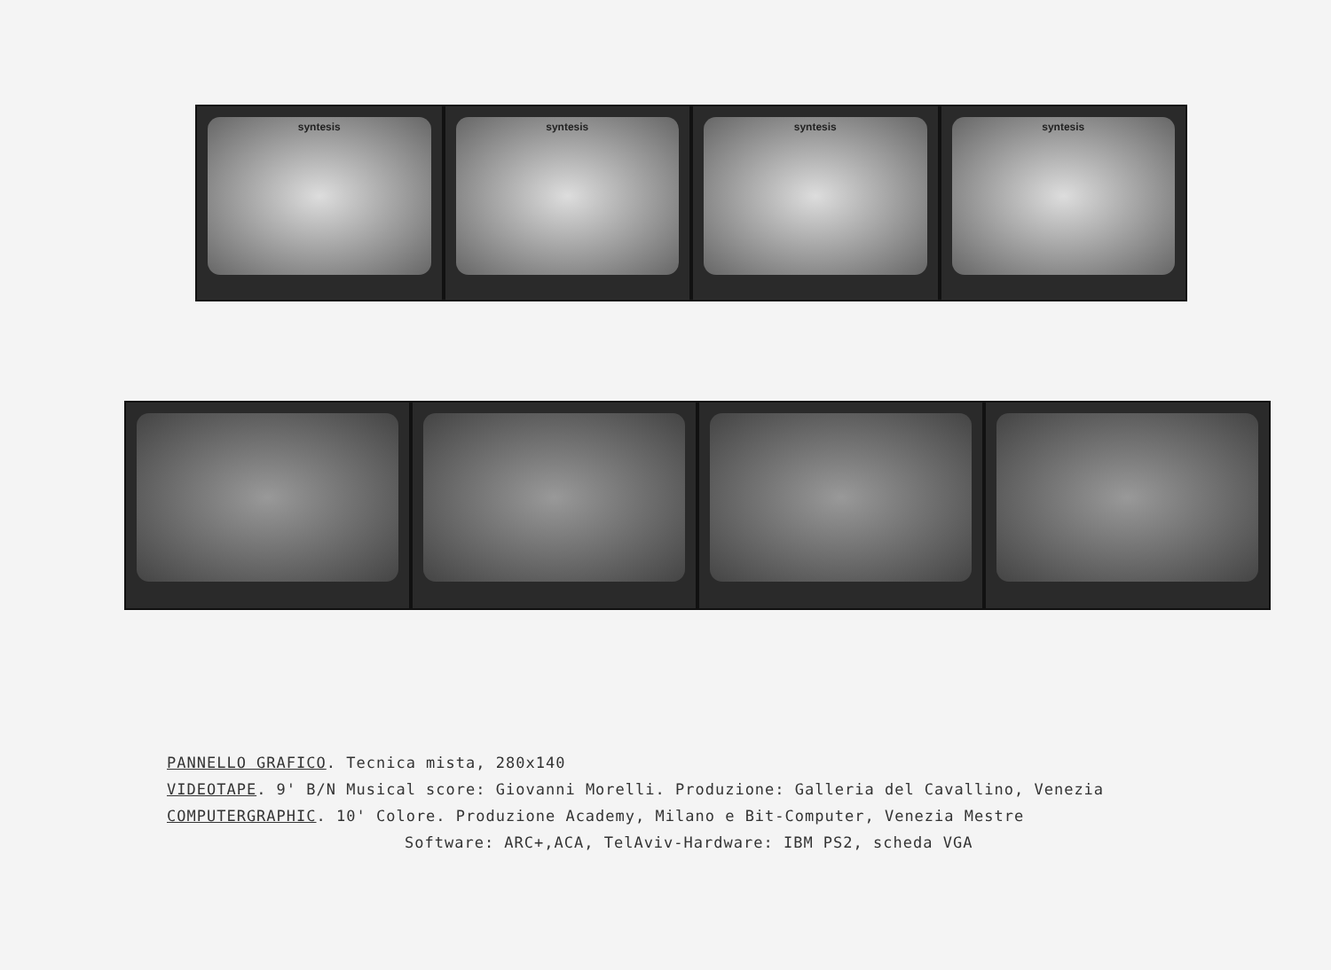syntesis syntesis syntesis syntesis
PANNELLO GRAFICO. Tecnica mista, 280x140
VIDEOTAPE. 9' B/N Musical score: Giovanni Morelli. Produzione: Galleria del Cavallino, Venezia
COMPUTERGRAPHIC. 10' Colore. Produzione Academy, Milano e Bit-Computer, Venezia Mestre
Software: ARC+,ACA, TelAviv-Hardware: IBM PS2, scheda VGA